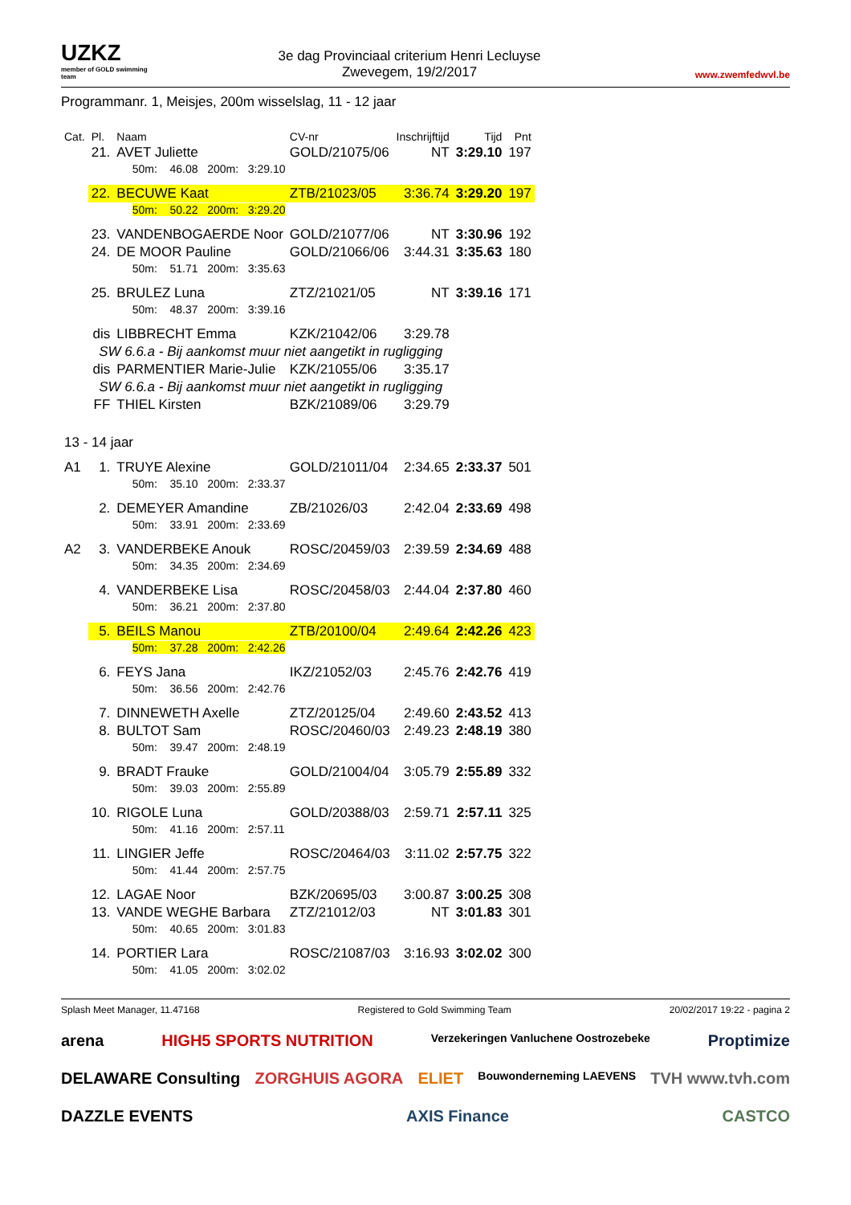UZKZ
member of GOLD swimming team
3e dag Provinciaal criterium Henri Lecluyse
Zwevegem, 19/2/2017
www.zwemfedwvl.be
Programmanr. 1, Meisjes, 200m wisselslag, 11 - 12 jaar
| Cat. | Pl. | Naam | CV-nr | Inschrijftijd | Tijd | Pnt |
| --- | --- | --- | --- | --- | --- | --- |
| | 21. | AVET Juliette | GOLD/21075/06 | NT | 3:29.10 | 197 |
| | | 50m: 46.08 200m: 3:29.10 | | | | |
| | 22. | BECUWE Kaat | ZTB/21023/05 | 3:36.74 | 3:29.20 | 197 |
| | | 50m: 50.22 200m: 3:29.20 | | | | |
| | 23. | VANDENBOGAERDE Noor | GOLD/21077/06 | NT | 3:30.96 | 192 |
| | 24. | DE MOOR Pauline | GOLD/21066/06 | 3:44.31 | 3:35.63 | 180 |
| | | 50m: 51.71 200m: 3:35.63 | | | | |
| | 25. | BRULEZ Luna | ZTZ/21021/05 | NT | 3:39.16 | 171 |
| | | 50m: 48.37 200m: 3:39.16 | | | | |
| | dis | LIBBRECHT Emma | KZK/21042/06 | 3:29.78 | | |
| | SW 6.6.a - Bij aankomst muur niet aangetikt in rugligging | | | | | |
| | dis | PARMENTIER Marie-Julie | KZK/21055/06 | 3:35.17 | | |
| | SW 6.6.a - Bij aankomst muur niet aangetikt in rugligging | | | | | |
| | FF | THIEL Kirsten | BZK/21089/06 | 3:29.79 | | |
| 13 - 14 jaar | | | | | | |
| A1 | 1. | TRUYE Alexine | GOLD/21011/04 | 2:34.65 | 2:33.37 | 501 |
| | | 50m: 35.10 200m: 2:33.37 | | | | |
| | 2. | DEMEYER Amandine | ZB/21026/03 | 2:42.04 | 2:33.69 | 498 |
| | | 50m: 33.91 200m: 2:33.69 | | | | |
| A2 | 3. | VANDERBEKE Anouk | ROSC/20459/03 | 2:39.59 | 2:34.69 | 488 |
| | | 50m: 34.35 200m: 2:34.69 | | | | |
| | 4. | VANDERBEKE Lisa | ROSC/20458/03 | 2:44.04 | 2:37.80 | 460 |
| | | 50m: 36.21 200m: 2:37.80 | | | | |
| | 5. | BEILS Manou | ZTB/20100/04 | 2:49.64 | 2:42.26 | 423 |
| | | 50m: 37.28 200m: 2:42.26 | | | | |
| | 6. | FEYS Jana | IKZ/21052/03 | 2:45.76 | 2:42.76 | 419 |
| | | 50m: 36.56 200m: 2:42.76 | | | | |
| | 7. | DINNEWETH Axelle | ZTZ/20125/04 | 2:49.60 | 2:43.52 | 413 |
| | 8. | BULTOT Sam | ROSC/20460/03 | 2:49.23 | 2:48.19 | 380 |
| | | 50m: 39.47 200m: 2:48.19 | | | | |
| | 9. | BRADT Frauke | GOLD/21004/04 | 3:05.79 | 2:55.89 | 332 |
| | | 50m: 39.03 200m: 2:55.89 | | | | |
| | 10. | RIGOLE Luna | GOLD/20388/03 | 2:59.71 | 2:57.11 | 325 |
| | | 50m: 41.16 200m: 2:57.11 | | | | |
| | 11. | LINGIER Jeffe | ROSC/20464/03 | 3:11.02 | 2:57.75 | 322 |
| | | 50m: 41.44 200m: 2:57.75 | | | | |
| | 12. | LAGAE Noor | BZK/20695/03 | 3:00.87 | 3:00.25 | 308 |
| | 13. | VANDE WEGHE Barbara | ZTZ/21012/03 | NT | 3:01.83 | 301 |
| | | 50m: 40.65 200m: 3:01.83 | | | | |
| | 14. | PORTIER Lara | ROSC/21087/03 | 3:16.93 | 3:02.02 | 300 |
| | | 50m: 41.05 200m: 3:02.02 | | | | |
Splash Meet Manager, 11.47168 Registered to Gold Swimming Team 20/02/2017 19:22 - pagina 2
arena HIGH5 SPORTS NUTRITION Verzekeringen Vanluchene Oostrozebeke Proptimize DELAWARE Consulting ZORGHUIS AGORA ELIET Bouwonderneming LAEVENS TVH www.tvh.com DAZZLE EVENTS AXIS Finance CASTCO